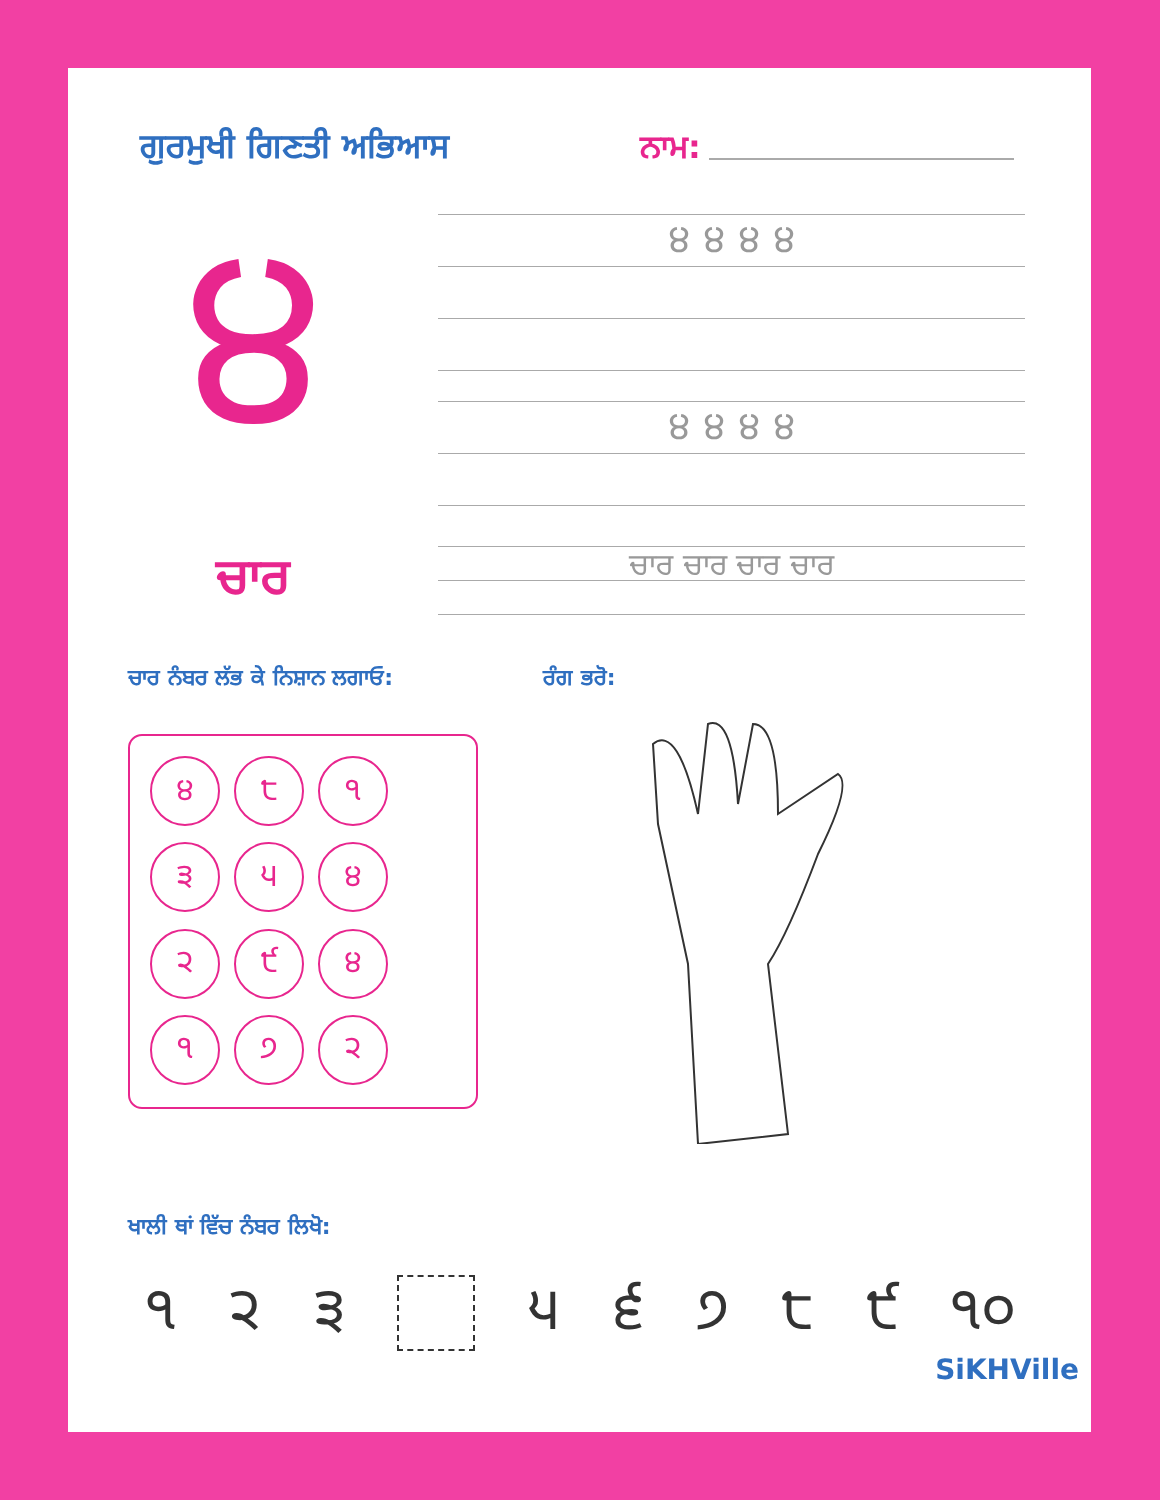ਗੁਰਮੁਖੀ ਗਿਣਤੀ ਅਭਿਆਸ ਨਾਮ:
੪
੪ ੪ ੪ ੪
੪ ੪ ੪ ੪
ਚਾਰ
ਚਾਰ ਚਾਰ ਚਾਰ ਚਾਰ
ਚਾਰ ਨੰਬਰ ਲੱਭ ਕੇ ਨਿਸ਼ਾਨ ਲਗਾਓ: ਰੰਗ ਭਰੋ:
੪
੮
੧
੩
੫
੪
੨
੯
੪
੧
੭
੨
ਖਾਲੀ ਥਾਂ ਵਿੱਚ ਨੰਬਰ ਲਿਖੋ:
੧ ੨ ੩ ੫ ੬ ੭ ੮ ੯ ੧੦
SiKHVille